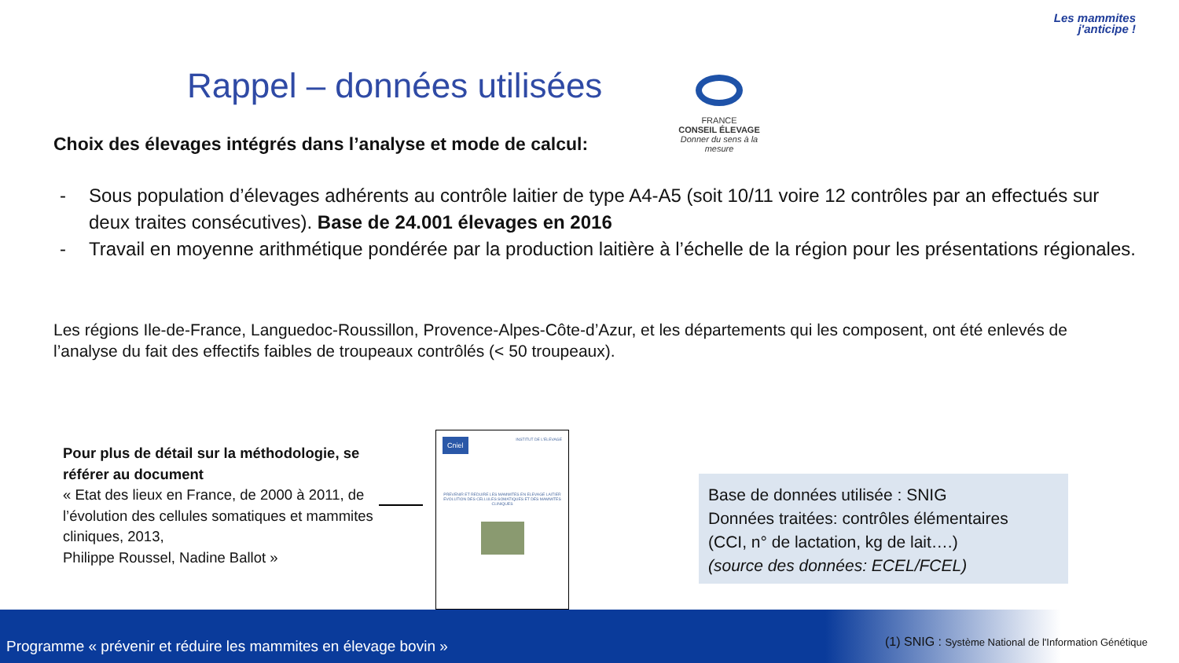Les mammites
j'anticipe !
Rappel – données utilisées
FRANCE
CONSEIL ÉLEVAGE
Donner du sens à la mesure
Choix des élevages intégrés dans l’analyse et mode de calcul:
- Sous population d’élevages adhérents au contrôle laitier de type A4-A5 (soit 10/11 voire 12 contrôles par an effectués sur deux traites consécutives). Base de 24.001 élevages en 2016
- Travail en moyenne arithmétique pondérée par la production laitière à l’échelle de la région pour les présentations régionales.
Les régions Ile-de-France, Languedoc-Roussillon, Provence-Alpes-Côte-d’Azur, et les départements qui les composent, ont été enlevés de l’analyse du fait des effectifs faibles de troupeaux contrôlés (< 50 troupeaux).
Pour plus de détail sur la méthodologie, se référer au document
« Etat des lieux en France, de 2000 à 2011, de l’évolution des cellules somatiques et mammites cliniques, 2013,
Philippe Roussel, Nadine Ballot »
Cniel INSTITUT DE L'ELEVAGE
PREVENIR ET REDUIRE LES MAMMITES EN ELEVAGE LAITIER
EVOLUTION DES CELLULES SOMATIQUES ET DES MAMMITES CLINIQUES
Base de données utilisée : SNIG
Données traitées: contrôles élémentaires
(CCI, n° de lactation, kg de lait….)
(source des données: ECEL/FCEL)
Programme « prévenir et réduire les mammites en élevage bovin »
(1) SNIG : Système National de l'Information Génétique